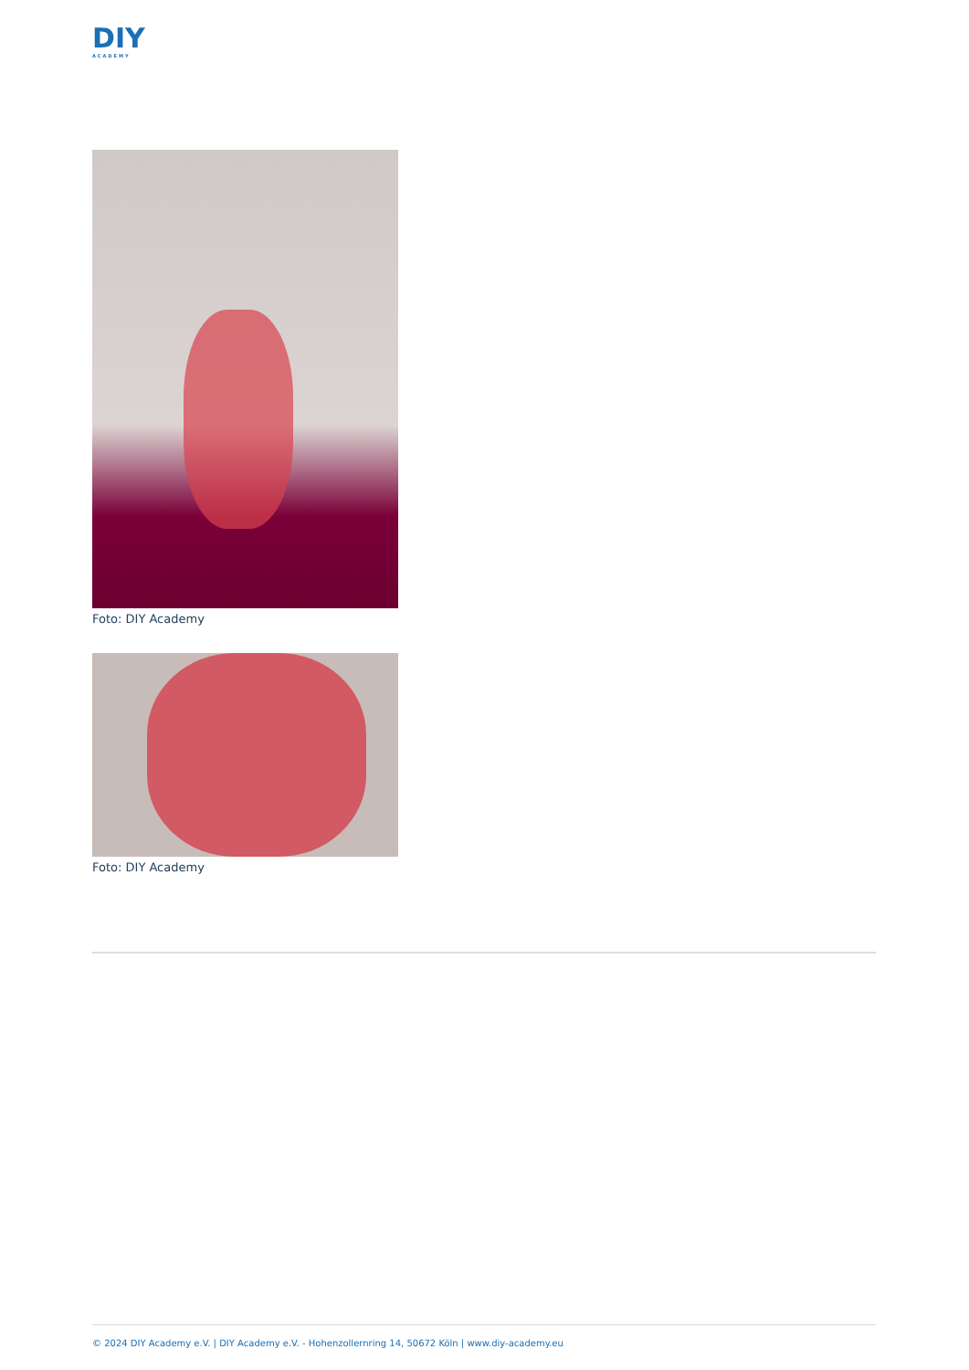DIY
ACADEMY
Foto: DIY Academy
Foto: DIY Academy
© 2024 DIY Academy e.V. | DIY Academy e.V. - Hohenzollernring 14, 50672 Köln | www.diy-academy.eu